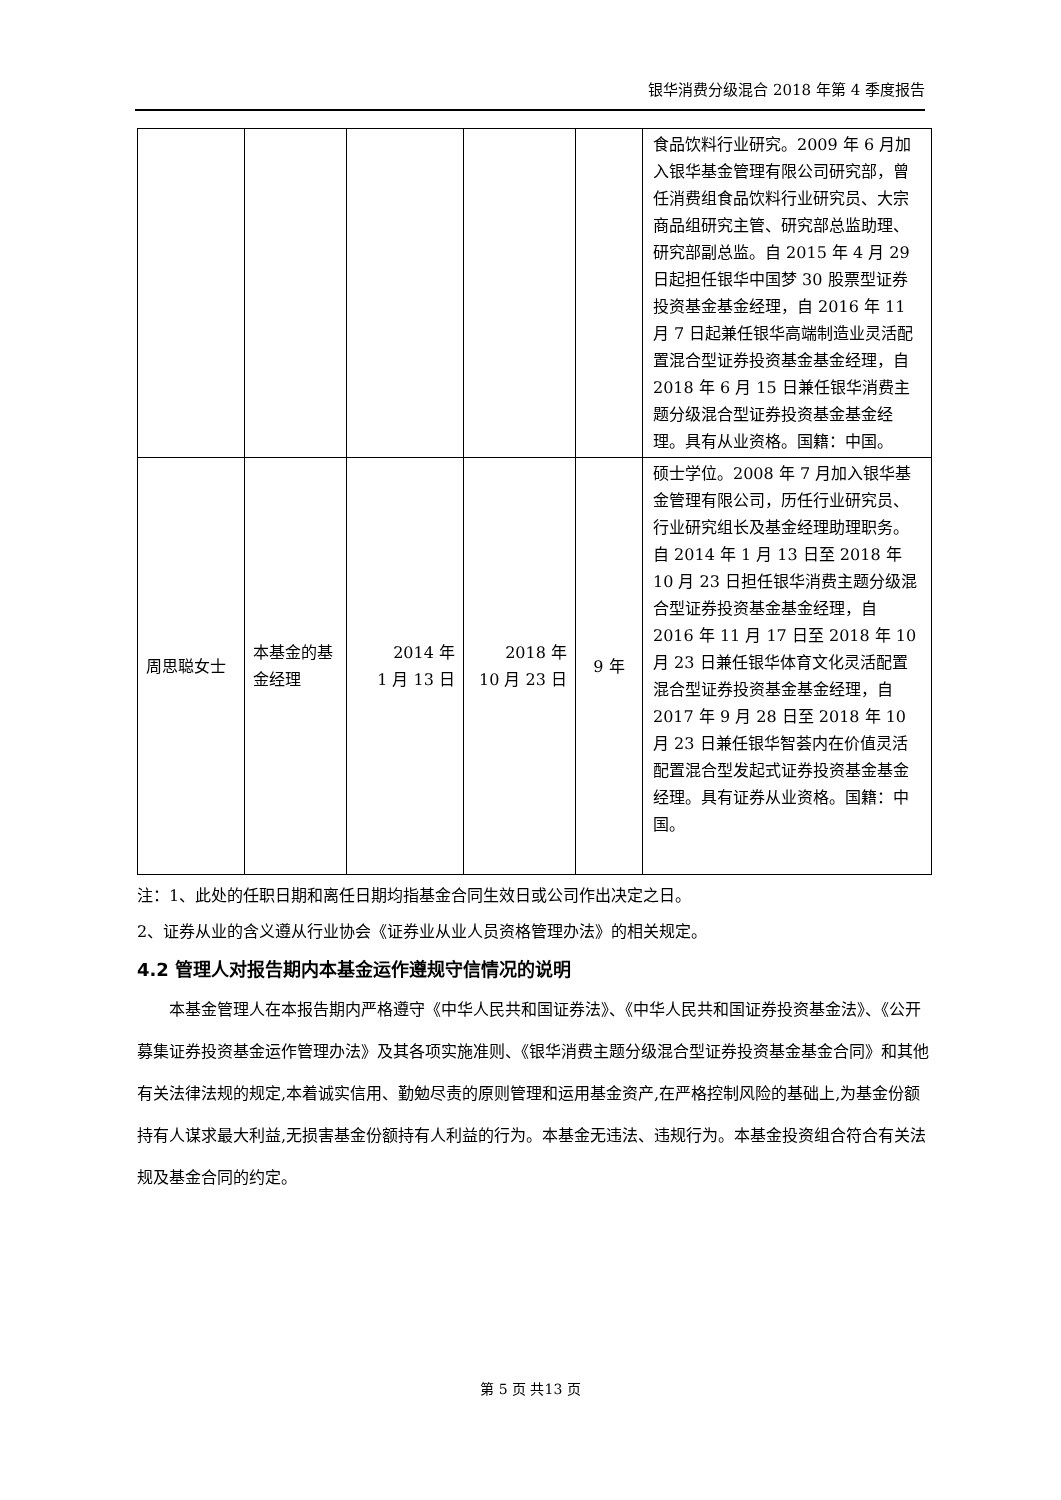银华消费分级混合 2018 年第 4 季度报告
| | | | | | 食品饮料行业研究。2009 年 6 月加入银华基金管理有限公司研究部，曾任消费组食品饮料行业研究员、大宗商品组研究主管、研究部总监助理、研究部副总监。自 2015 年 4 月 29 日起担任银华中国梦 30 股票型证券投资基金基金经理，自 2016 年 11 月 7 日起兼任银华高端制造业灵活配置混合型证券投资基金基金经理，自 2018 年 6 月 15 日兼任银华消费主题分级混合型证券投资基金基金经理。具有从业资格。国籍：中国。 |
| 周思聪女士 | 本基金的基金经理 | 2014 年 1 月 13 日 | 2018 年 10 月 23 日 | 9 年 | 硕士学位。2008 年 7 月加入银华基金管理有限公司，历任行业研究员、行业研究组长及基金经理助理职务。自 2014 年 1 月 13 日至 2018 年 10 月 23 日担任银华消费主题分级混合型证券投资基金基金经理，自 2016 年 11 月 17 日至 2018 年 10 月 23 日兼任银华体育文化灵活配置混合型证券投资基金基金经理，自 2017 年 9 月 28 日至 2018 年 10 月 23 日兼任银华智荟内在价值灵活配置混合型发起式证券投资基金基金经理。具有证券从业资格。国籍：中国。 |
注：1、此处的任职日期和离任日期均指基金合同生效日或公司作出决定之日。
2、证券从业的含义遵从行业协会《证券业从业人员资格管理办法》的相关规定。
4.2 管理人对报告期内本基金运作遵规守信情况的说明
本基金管理人在本报告期内严格遵守《中华人民共和国证券法》、《中华人民共和国证券投资基金法》、《公开募集证券投资基金运作管理办法》及其各项实施准则、《银华消费主题分级混合型证券投资基金基金合同》和其他有关法律法规的规定,本着诚实信用、勤勉尽责的原则管理和运用基金资产,在严格控制风险的基础上,为基金份额持有人谋求最大利益,无损害基金份额持有人利益的行为。本基金无违法、违规行为。本基金投资组合符合有关法规及基金合同的约定。
第 5 页 共13 页